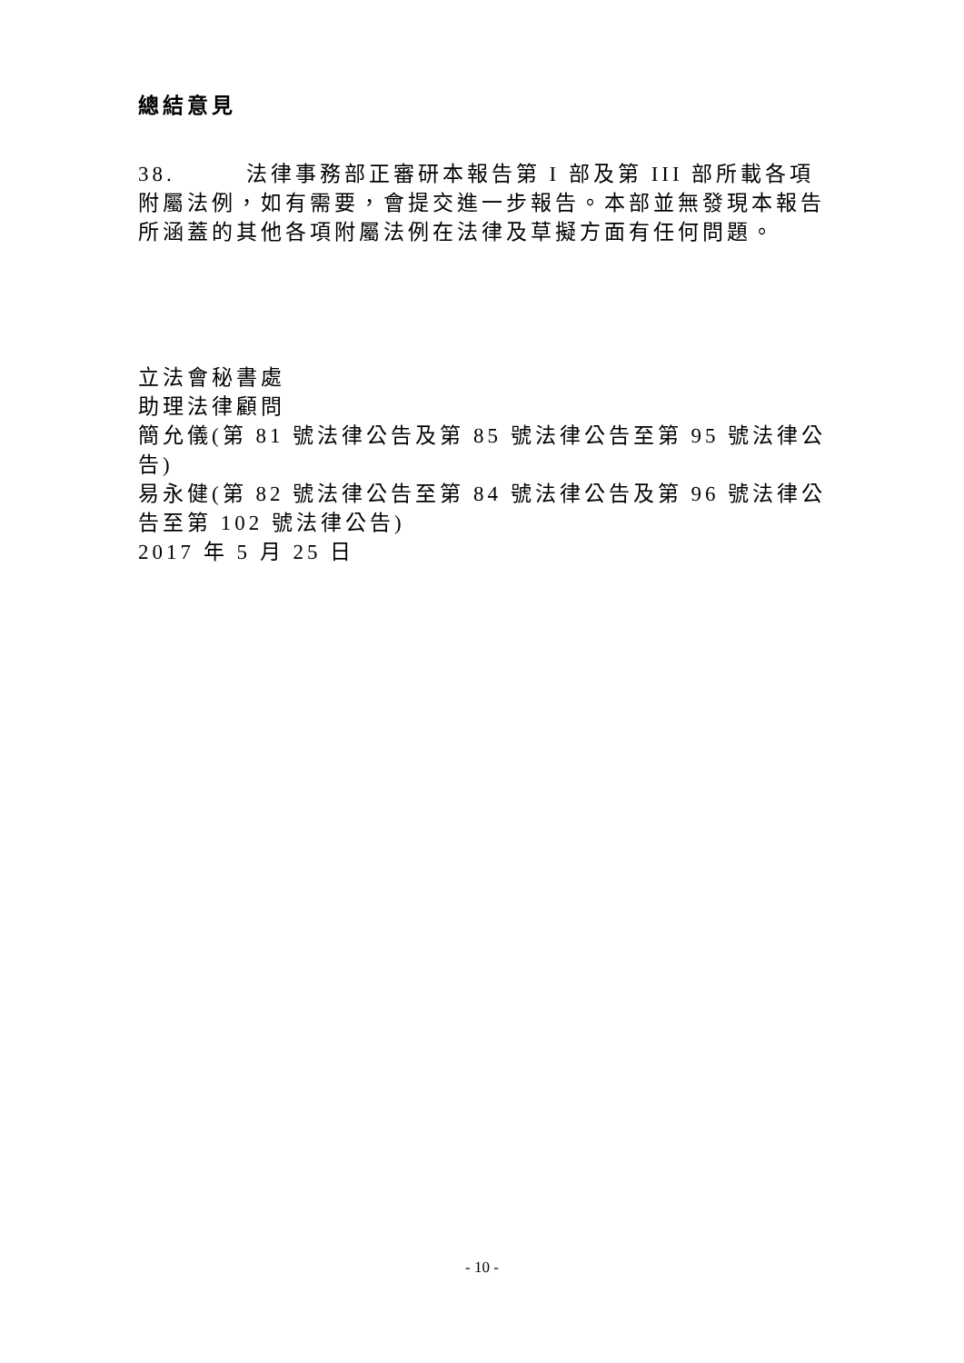總結意見
38. 法律事務部正審研本報告第 I 部及第 III 部所載各項附屬法例，如有需要，會提交進一步報告。本部並無發現本報告所涵蓋的其他各項附屬法例在法律及草擬方面有任何問題。
立法會秘書處
助理法律顧問
簡允儀(第 81 號法律公告及第 85 號法律公告至第 95 號法律公告)
易永健(第 82 號法律公告至第 84 號法律公告及第 96 號法律公告至第 102 號法律公告)
2017 年 5 月 25 日
- 10 -